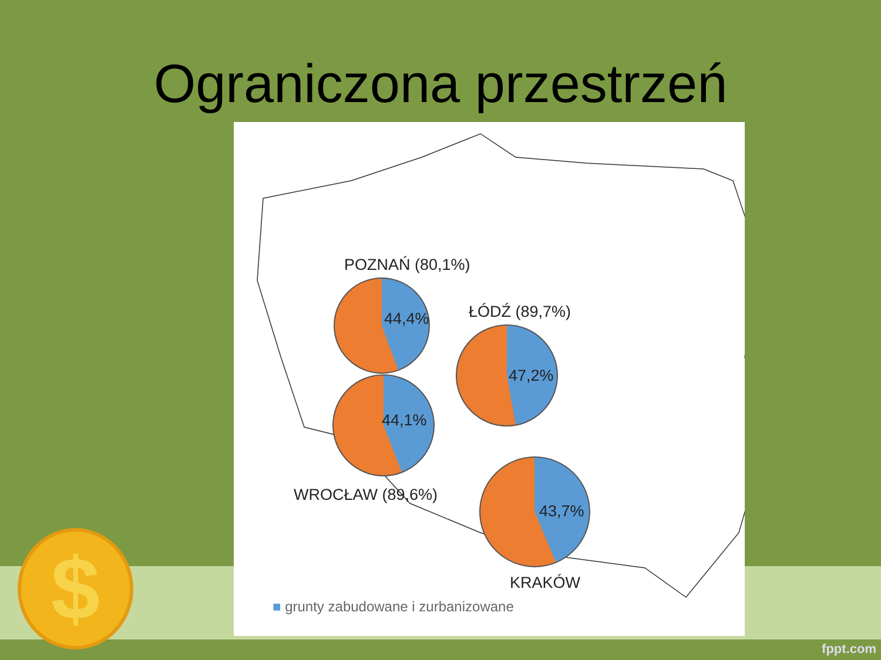Ograniczona przestrzeń
POZNAŃ (80,1%)
44,4% ŁÓDŹ (89,7%)
47,2%
44,1%
WROCŁAW (89,6%)
43,7%
KRAKÓW
■ grunty zabudowane i zurbanizowane
$
fppt.com